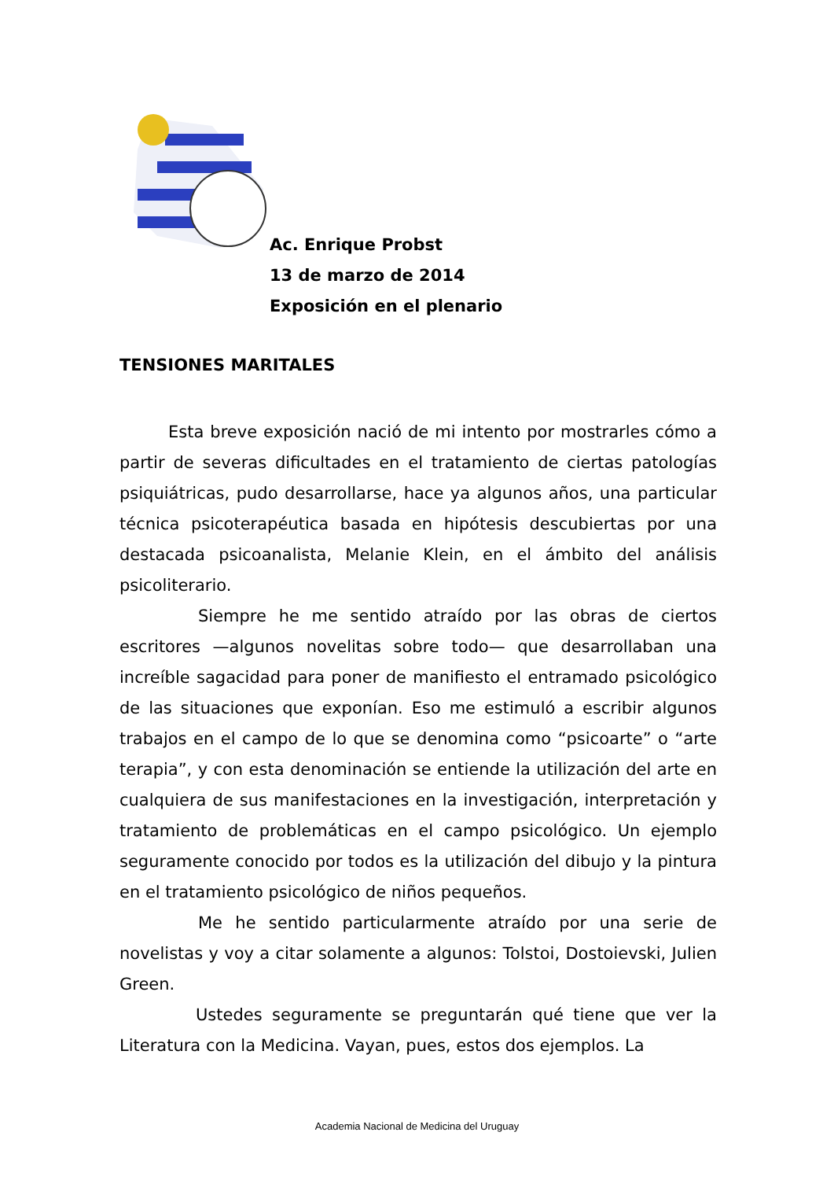Ac. Enrique Probst
13 de marzo de 2014
Exposición en el plenario
TENSIONES MARITALES
Esta breve exposición nació de mi intento por mostrarles cómo a partir de severas dificultades en el tratamiento de ciertas patologías psiquiátricas, pudo desarrollarse, hace ya algunos años, una particular técnica psicoterapéutica basada en hipótesis descubiertas por una destacada psicoanalista, Melanie Klein, en el ámbito del análisis psicoliterario.
Siempre he me sentido atraído por las obras de ciertos escritores —algunos novelitas sobre todo— que desarrollaban una increíble sagacidad para poner de manifiesto el entramado psicológico de las situaciones que exponían. Eso me estimuló a escribir algunos trabajos en el campo de lo que se denomina como “psicoarte” o “arte terapia”, y con esta denominación se entiende la utilización del arte en cualquiera de sus manifestaciones en la investigación, interpretación y tratamiento de problemáticas en el campo psicológico. Un ejemplo seguramente conocido por todos es la utilización del dibujo y la pintura en el tratamiento psicológico de niños pequeños.
Me he sentido particularmente atraído por una serie de novelistas y voy a citar solamente a algunos: Tolstoi, Dostoievski, Julien Green.
Ustedes seguramente se preguntarán qué tiene que ver la Literatura con la Medicina. Vayan, pues, estos dos ejemplos. La
Academia Nacional de Medicina del Uruguay